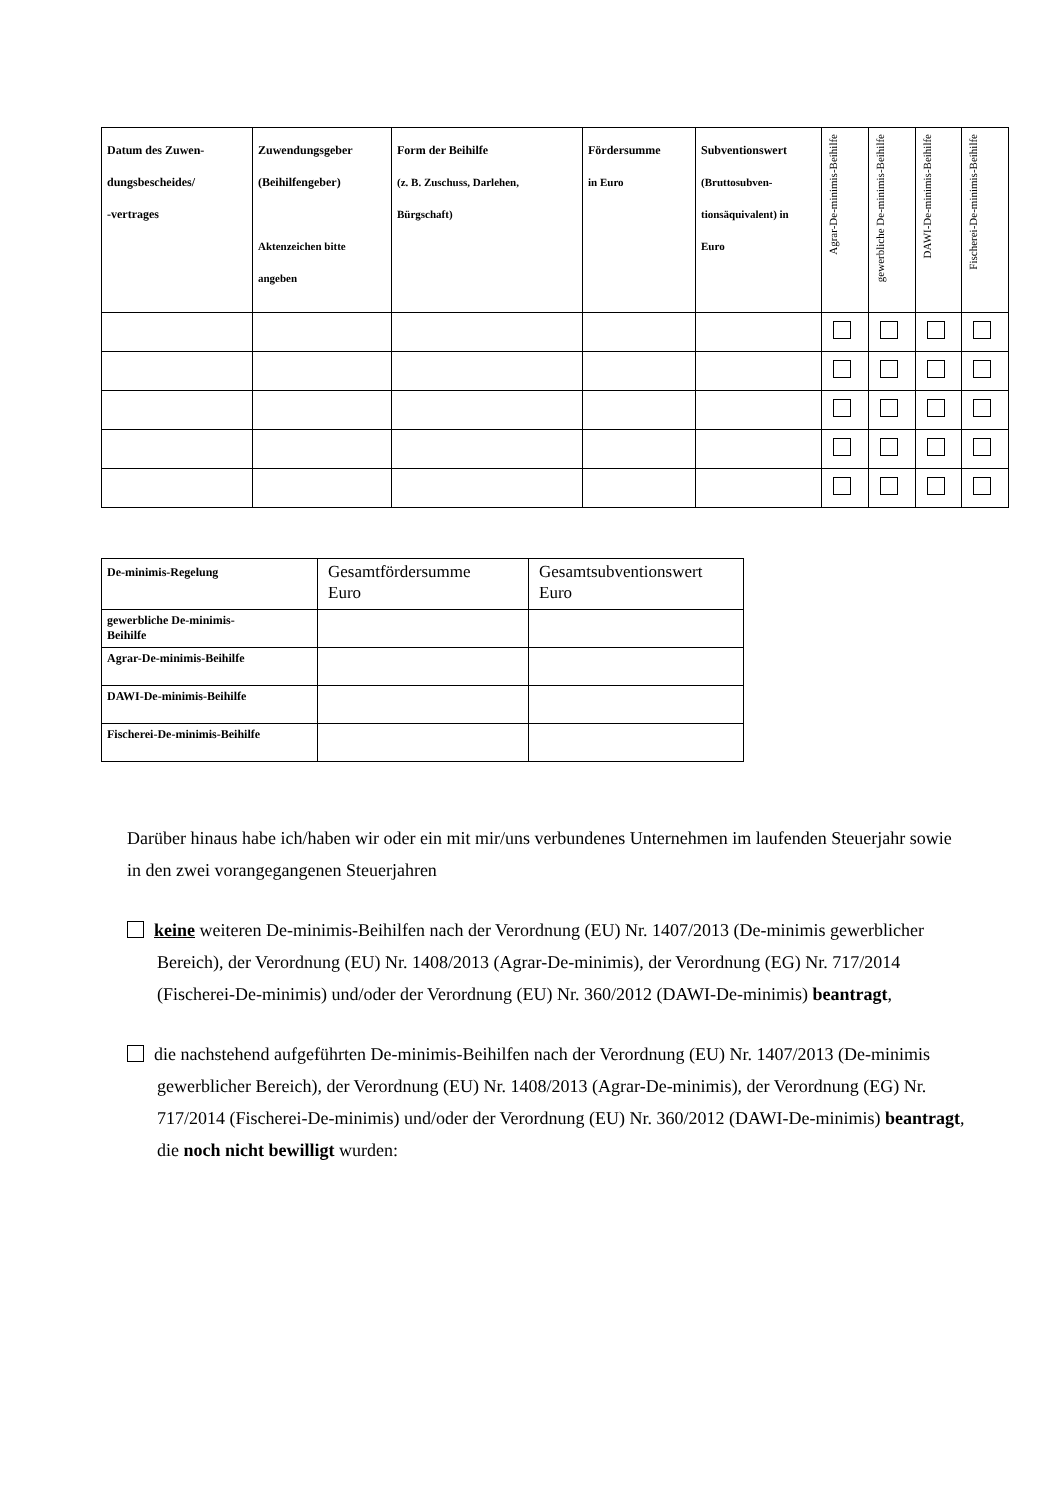| Datum des Zuwen- dungsbescheides/ -vertrages | Zuwendungsgeber (Beihilfengeber) Aktenzeichen bitte angeben | Form der Beihilfe (z. B. Zuschuss, Darlehen, Bürgschaft) | Fördersumme in Euro | Subventionswert (Bruttosubven- tionsäquivalent) in Euro | Agrar-De-minimis-Beihilfe | gewerbliche De-minimis-Beihilfe | DAWI-De-minimis-Beihilfe | Fischerei-De-minimis-Beihilfe |
| --- | --- | --- | --- | --- | --- | --- | --- | --- |
| De-minimis-Regelung | Gesamtfördersumme Euro | Gesamtsubventionswert Euro |
| --- | --- | --- |
| gewerbliche De-minimis- Beihilfe | | |
| Agrar-De-minimis-Beihilfe | | |
| DAWI-De-minimis-Beihilfe | | |
| Fischerei-De-minimis-Beihilfe | | |
Darüber hinaus habe ich/haben wir oder ein mit mir/uns verbundenes Unternehmen im laufenden Steuerjahr sowie in den zwei vorangegangenen Steuerjahren
keine weiteren De-minimis-Beihilfen nach der Verordnung (EU) Nr. 1407/2013 (De-minimis gewerblicher Bereich), der Verordnung (EU) Nr. 1408/2013 (Agrar-De-minimis), der Verordnung (EG) Nr. 717/2014 (Fischerei-De-minimis) und/oder der Verordnung (EU) Nr. 360/2012 (DAWI-De-minimis) beantragt,
die nachstehend aufgeführten De-minimis-Beihilfen nach der Verordnung (EU) Nr. 1407/2013 (De-minimis gewerblicher Bereich), der Verordnung (EU) Nr. 1408/2013 (Agrar-De-minimis), der Verordnung (EG) Nr. 717/2014 (Fischerei-De-minimis) und/oder der Verordnung (EU) Nr. 360/2012 (DAWI-De-minimis) beantragt, die noch nicht bewilligt wurden: